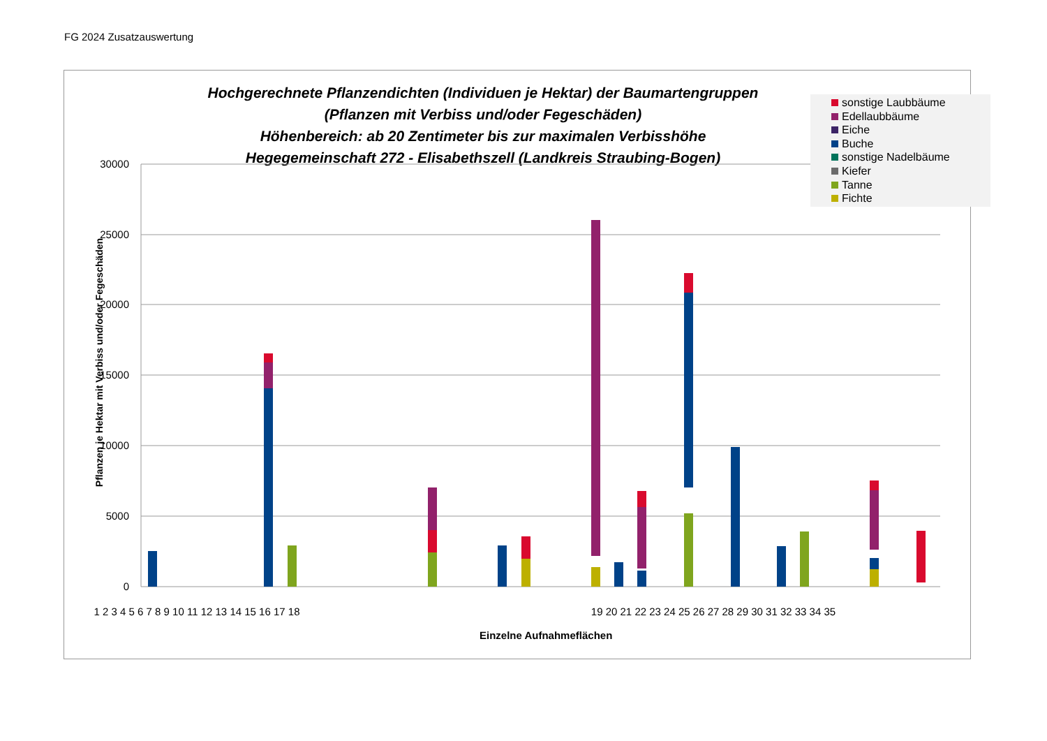FG 2024 Zusatzauswertung
Hochgerechnete Pflanzendichten (Individuen je Hektar) der Baumartengruppen
(Pflanzen mit Verbiss und/oder Fegeschäden)
Höhenbereich: ab 20 Zentimeter bis zur maximalen Verbisshöhe
Hegegemeinschaft 272 - Elisabethszell (Landkreis Straubing-Bogen)
sonstige Laubbäume
Edellaubbäume
Eiche
Buche
sonstige Nadelbäume
Kiefer
Tanne
Fichte
Pflanzen je Hektar mit Verbiss und/oder Fegeschäden
30000
25000
20000
15000
10000
5000
0
1 2 3 4 5 6 7 8 9 10 11 12 13 14 15 16 17 18
19 20 21 22 23 24 25 26 27 28 29 30 31 32 33 34 35
Einzelne Aufnahmeflächen